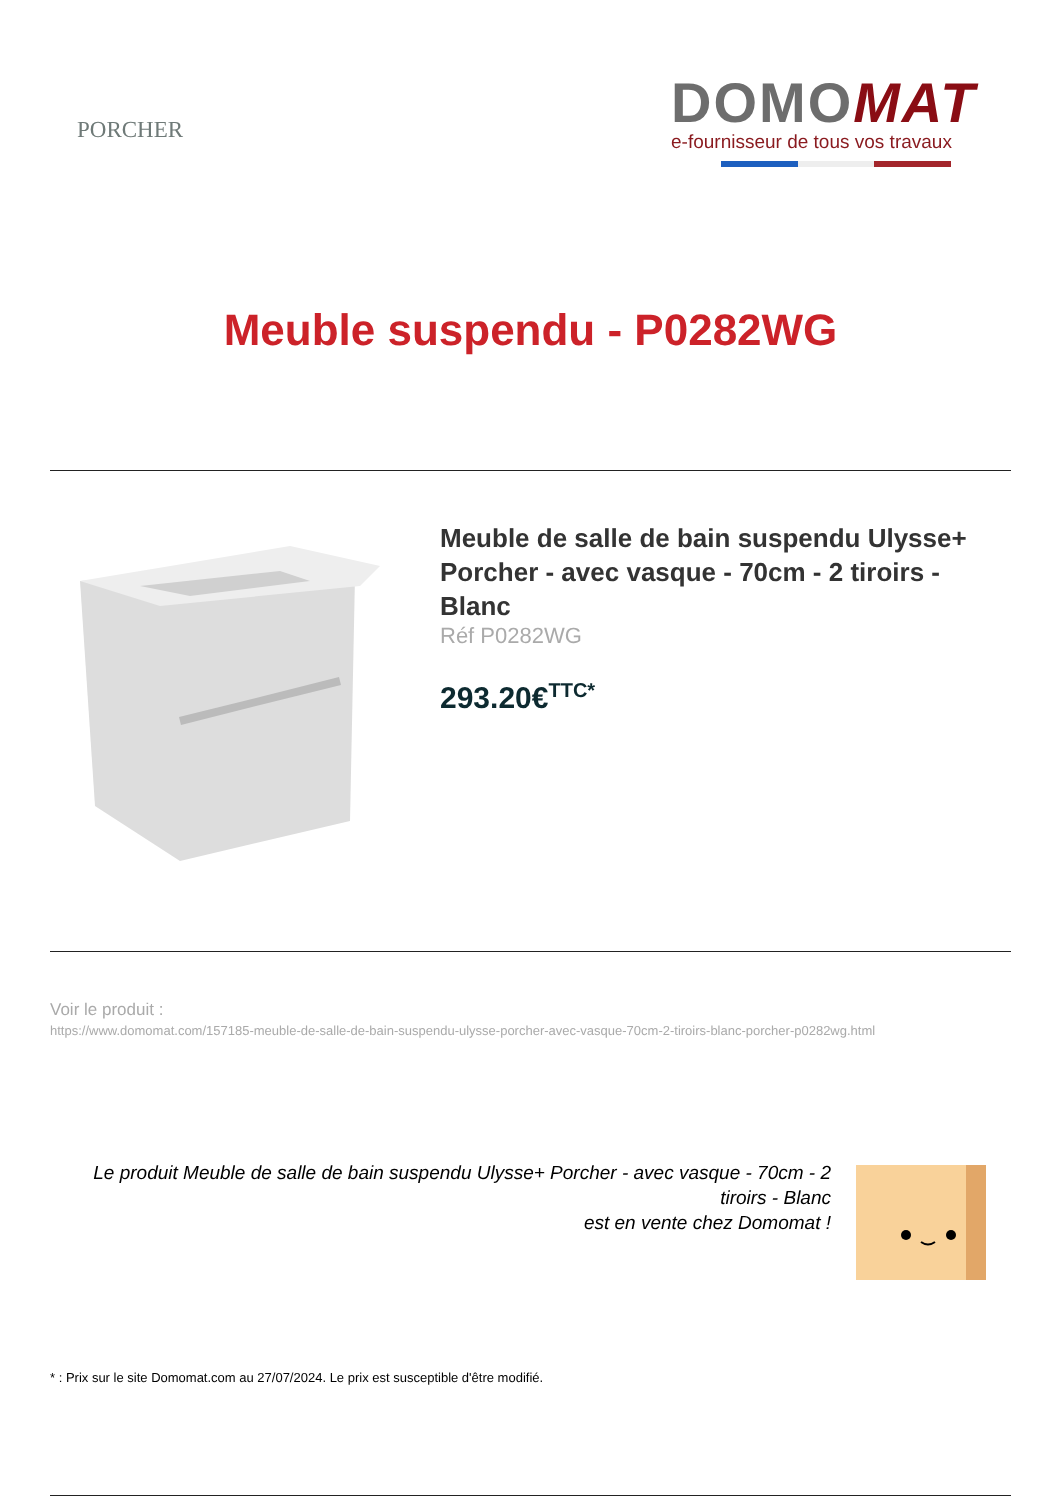PORCHER
DOMOMAT
e-fournisseur de tous vos travaux
Meuble suspendu - P0282WG
Meuble de salle de bain suspendu Ulysse+ Porcher - avec vasque - 70cm - 2 tiroirs - Blanc
Réf P0282WG
293.20€<sup>TTC*</sup>
Voir le produit :
https://www.domomat.com/157185-meuble-de-salle-de-bain-suspendu-ulysse-porcher-avec-vasque-70cm-2-tiroirs-blanc-porcher-p0282wg.html
Le produit Meuble de salle de bain suspendu Ulysse+ Porcher - avec vasque - 70cm - 2 tiroirs - Blanc
est en vente chez Domomat !
* : Prix sur le site Domomat.com au 27/07/2024. Le prix est susceptible d'être modifié.